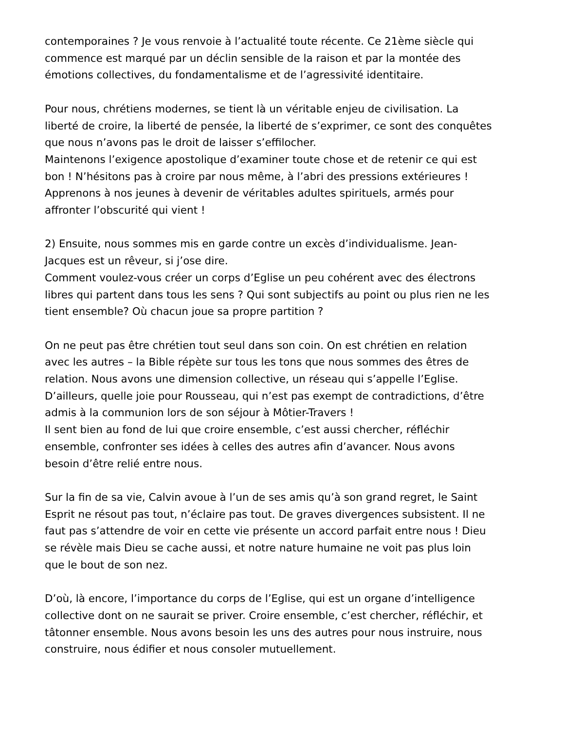contemporaines ? Je vous renvoie à l’actualité toute récente. Ce 21ème siècle qui
commence est marqué par un déclin sensible de la raison et par la montée des
émotions collectives, du fondamentalisme et de l’agressivité identitaire.
Pour nous, chrétiens modernes, se tient là un véritable enjeu de civilisation. La
liberté de croire, la liberté de pensée, la liberté de s’exprimer, ce sont des conquêtes
que nous n’avons pas le droit de laisser s’effilocher.
Maintenons l’exigence apostolique d’examiner toute chose et de retenir ce qui est
bon ! N’hésitons pas à croire par nous même, à l’abri des pressions extérieures !
Apprenons à nos jeunes à devenir de véritables adultes spirituels, armés pour
affronter l’obscurité qui vient !
2) Ensuite, nous sommes mis en garde contre un excès d’individualisme. Jean-
Jacques est un rêveur, si j’ose dire.
Comment voulez-vous créer un corps d’Eglise un peu cohérent avec des électrons
libres qui partent dans tous les sens ? Qui sont subjectifs au point ou plus rien ne les
tient ensemble? Où chacun joue sa propre partition ?
On ne peut pas être chrétien tout seul dans son coin. On est chrétien en relation
avec les autres – la Bible répète sur tous les tons que nous sommes des êtres de
relation. Nous avons une dimension collective, un réseau qui s’appelle l’Eglise.
D’ailleurs, quelle joie pour Rousseau, qui n’est pas exempt de contradictions, d’être
admis à la communion lors de son séjour à Môtier-Travers !
Il sent bien au fond de lui que croire ensemble, c’est aussi chercher, réfléchir
ensemble, confronter ses idées à celles des autres afin d’avancer. Nous avons
besoin d’être relié entre nous.
Sur la fin de sa vie, Calvin avoue à l’un de ses amis qu’à son grand regret, le Saint
Esprit ne résout pas tout, n’éclaire pas tout. De graves divergences subsistent. Il ne
faut pas s’attendre de voir en cette vie présente un accord parfait entre nous ! Dieu
se révèle mais Dieu se cache aussi, et notre nature humaine ne voit pas plus loin
que le bout de son nez.
D’où, là encore, l’importance du corps de l’Eglise, qui est un organe d’intelligence
collective dont on ne saurait se priver. Croire ensemble, c’est chercher, réfléchir, et
tâtonner ensemble. Nous avons besoin les uns des autres pour nous instruire, nous
construire, nous édifier et nous consoler mutuellement.